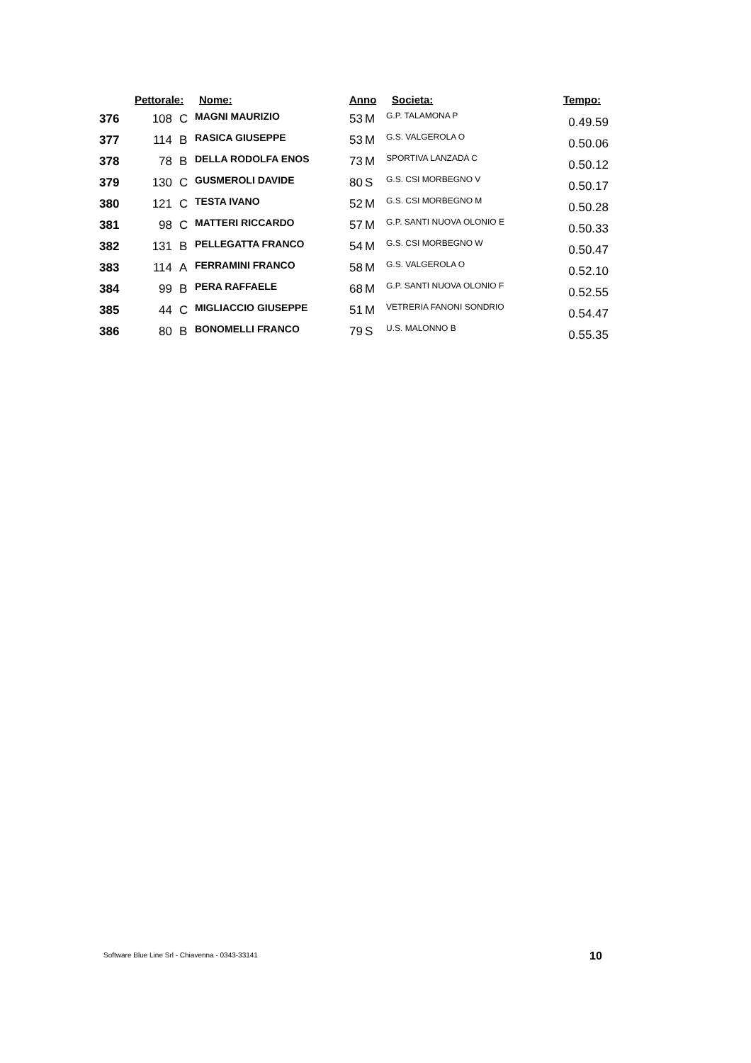| | Pettorale: | | Nome: | Anno | | Societa: | Tempo: |
| --- | --- | --- | --- | --- | --- | --- | --- |
| 376 | 108 | C | MAGNI MAURIZIO | 53 | M | G.P. TALAMONA P | 0.49.59 |
| 377 | 114 | B | RASICA GIUSEPPE | 53 | M | G.S. VALGEROLA O | 0.50.06 |
| 378 | 78 | B | DELLA RODOLFA ENOS | 73 | M | SPORTIVA LANZADA C | 0.50.12 |
| 379 | 130 | C | GUSMEROLI DAVIDE | 80 | S | G.S. CSI MORBEGNO V | 0.50.17 |
| 380 | 121 | C | TESTA IVANO | 52 | M | G.S. CSI MORBEGNO M | 0.50.28 |
| 381 | 98 | C | MATTERI RICCARDO | 57 | M | G.P. SANTI NUOVA OLONIO E | 0.50.33 |
| 382 | 131 | B | PELLEGATTA FRANCO | 54 | M | G.S. CSI MORBEGNO W | 0.50.47 |
| 383 | 114 | A | FERRAMINI FRANCO | 58 | M | G.S. VALGEROLA O | 0.52.10 |
| 384 | 99 | B | PERA RAFFAELE | 68 | M | G.P. SANTI NUOVA OLONIO F | 0.52.55 |
| 385 | 44 | C | MIGLIACCIO GIUSEPPE | 51 | M | VETRERIA FANONI SONDRIO | 0.54.47 |
| 386 | 80 | B | BONOMELLI FRANCO | 79 | S | U.S. MALONNO B | 0.55.35 |
Software Blue Line Srl - Chiavenna - 0343-33141
10